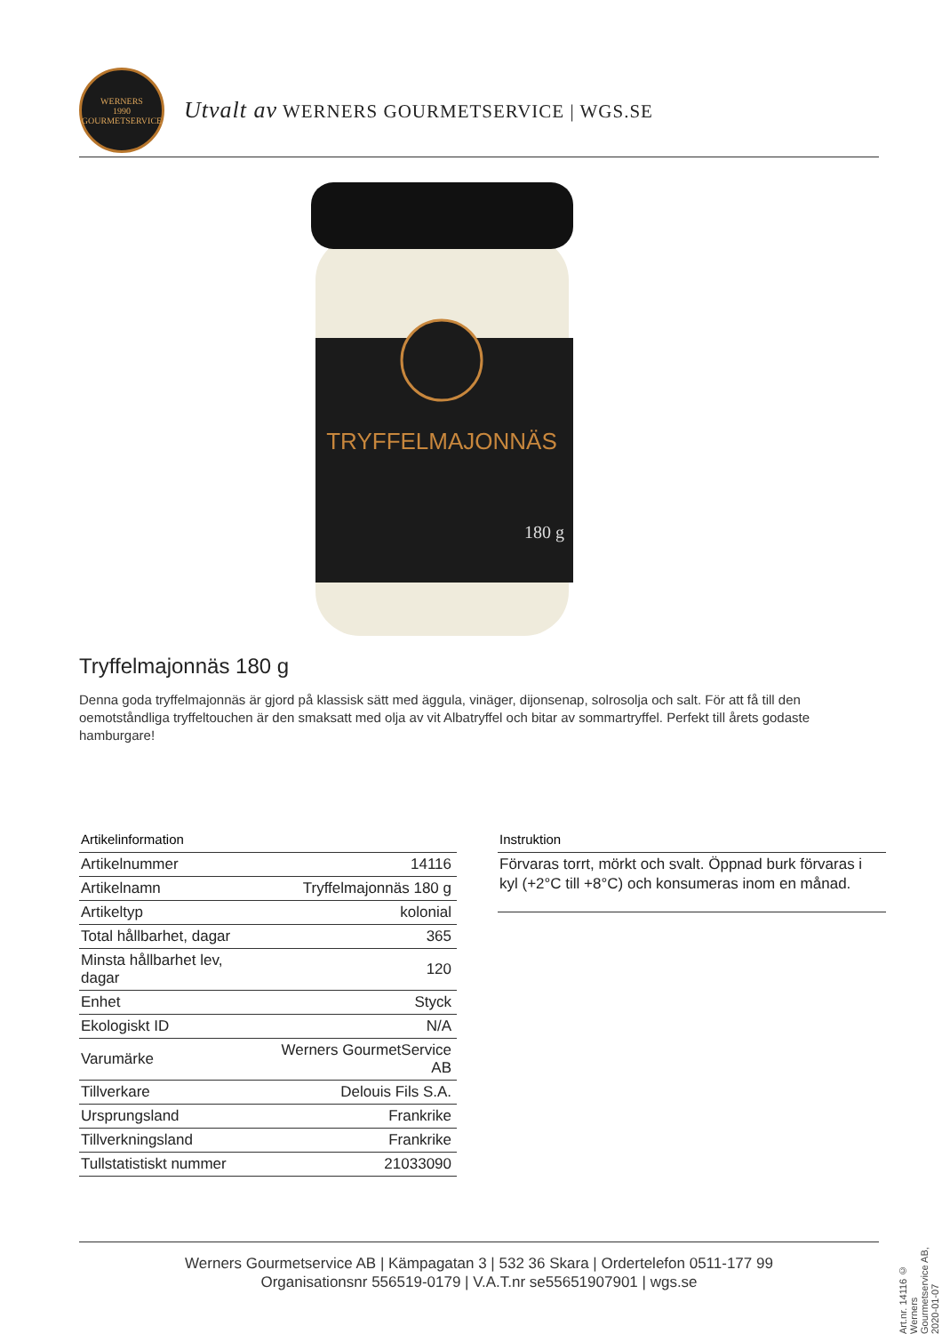WERNERS
1990
GOURMETSERVICE
Utvalt av WERNERS GOURMETSERVICE | WGS.SE
TRYFFELMAJONNÄS
180 g
Tryffelmajonnäs 180 g
Denna goda tryffelmajonnäs är gjord på klassisk sätt med äggula, vinäger, dijonsenap, solrosolja och salt. För att få till den oemotståndliga tryffeltouchen är den smaksatt med olja av vit Albatryffel och bitar av sommartryffel. Perfekt till årets godaste hamburgare!
Artikelinformation
| Artikelnummer | 14116 |
| Artikelnamn | Tryffelmajonnäs 180 g |
| Artikeltyp | kolonial |
| Total hållbarhet, dagar | 365 |
| Minsta hållbarhet lev, dagar | 120 |
| Enhet | Styck |
| Ekologiskt ID | N/A |
| Varumärke | Werners GourmetService AB |
| Tillverkare | Delouis Fils S.A. |
| Ursprungsland | Frankrike |
| Tillverkningsland | Frankrike |
| Tullstatistiskt nummer | 21033090 |
Instruktion
Förvaras torrt, mörkt och svalt. Öppnad burk förvaras i kyl (+2°C till +8°C) och konsumeras inom en månad.
Art.nr. 14116 © Werners Gourmetservice AB, 2020-01-07
Werners Gourmetservice AB | Kämpagatan 3 | 532 36 Skara | Ordertelefon 0511-177 99
Organisationsnr 556519-0179 | V.A.T.nr se55651907901 | wgs.se